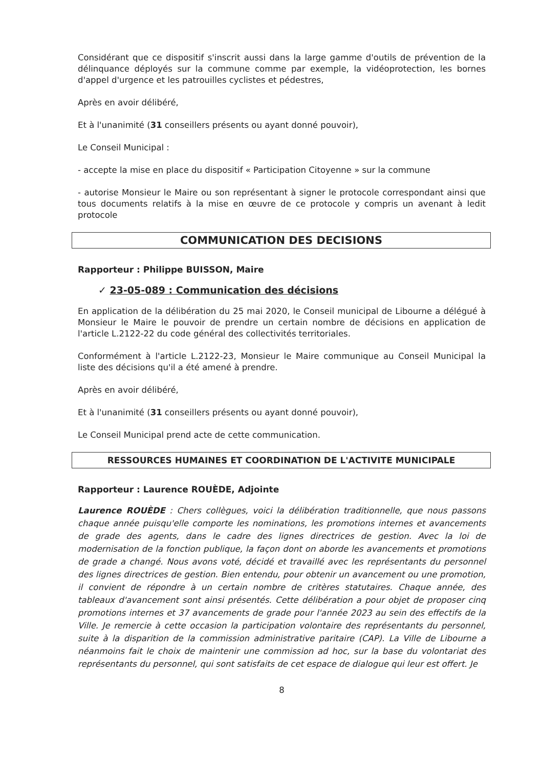Considérant que ce dispositif s'inscrit aussi dans la large gamme d'outils de prévention de la délinquance déployés sur la commune comme par exemple, la vidéoprotection, les bornes d'appel d'urgence et les patrouilles cyclistes et pédestres,
Après en avoir délibéré,
Et à l'unanimité (31 conseillers présents ou ayant donné pouvoir),
Le Conseil Municipal :
- accepte la mise en place du dispositif « Participation Citoyenne » sur la commune
- autorise Monsieur le Maire ou son représentant à signer le protocole correspondant ainsi que tous documents relatifs à la mise en œuvre de ce protocole y compris un avenant à ledit protocole
COMMUNICATION DES DECISIONS
Rapporteur : Philippe BUISSON, Maire
✓ 23-05-089 : Communication des décisions
En application de la délibération du 25 mai 2020, le Conseil municipal de Libourne a délégué à Monsieur le Maire le pouvoir de prendre un certain nombre de décisions en application de l'article L.2122-22 du code général des collectivités territoriales.
Conformément à l'article L.2122-23, Monsieur le Maire communique au Conseil Municipal la liste des décisions qu'il a été amené à prendre.
Après en avoir délibéré,
Et à l'unanimité (31 conseillers présents ou ayant donné pouvoir),
Le Conseil Municipal prend acte de cette communication.
RESSOURCES HUMAINES ET COORDINATION DE L'ACTIVITE MUNICIPALE
Rapporteur : Laurence ROUÈDE, Adjointe
Laurence ROUÈDE : Chers collègues, voici la délibération traditionnelle, que nous passons chaque année puisqu'elle comporte les nominations, les promotions internes et avancements de grade des agents, dans le cadre des lignes directrices de gestion. Avec la loi de modernisation de la fonction publique, la façon dont on aborde les avancements et promotions de grade a changé. Nous avons voté, décidé et travaillé avec les représentants du personnel des lignes directrices de gestion. Bien entendu, pour obtenir un avancement ou une promotion, il convient de répondre à un certain nombre de critères statutaires. Chaque année, des tableaux d'avancement sont ainsi présentés. Cette délibération a pour objet de proposer cinq promotions internes et 37 avancements de grade pour l'année 2023 au sein des effectifs de la Ville. Je remercie à cette occasion la participation volontaire des représentants du personnel, suite à la disparition de la commission administrative paritaire (CAP). La Ville de Libourne a néanmoins fait le choix de maintenir une commission ad hoc, sur la base du volontariat des représentants du personnel, qui sont satisfaits de cet espace de dialogue qui leur est offert. Je
8